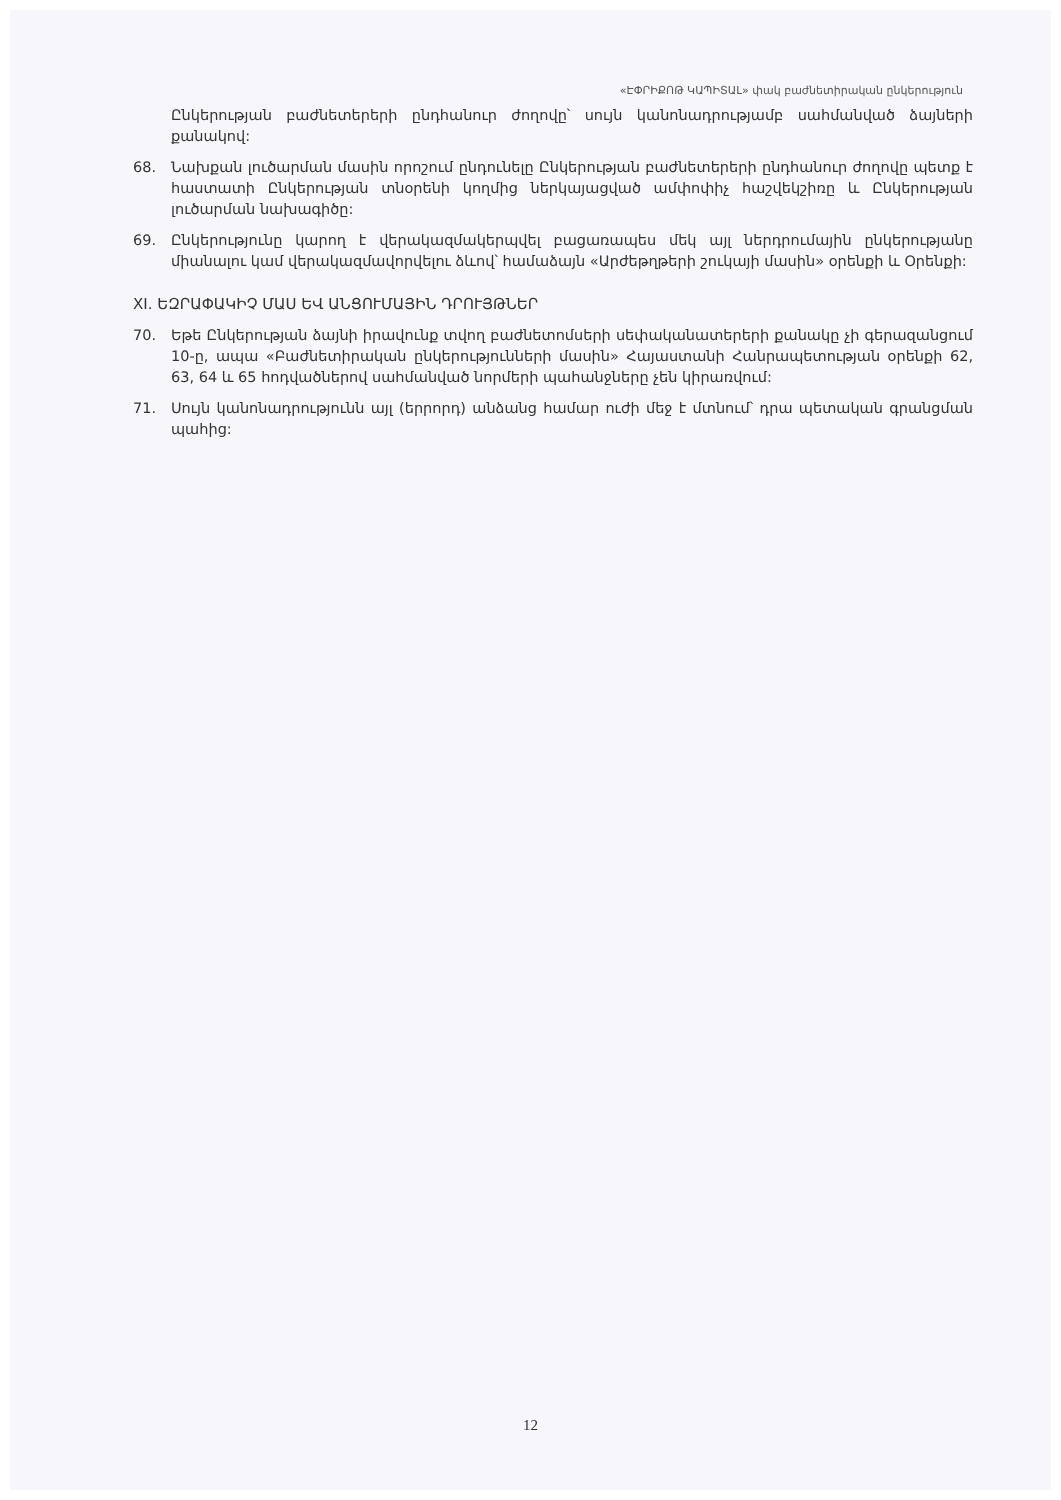«ԷՓՐԻՔՈԹ ԿԱՊԻՏԱԼ» փակ բաժնետիրական ընկերություն
Ընկերության բաժնետերերի ընդհանուր ժողովը՝ սույն կանոնադրությամբ սահմանված ձայների քանակով:
68. Նախքան լուծարման մասին որոշում ընդունելը Ընկերության բաժնետերերի ընդհանուր ժողովը պետք է հաստատի Ընկերության տնօրենի կողմից ներկայացված ամփոփիչ հաշվեկշիռը և Ընկերության լուծարման նախագիծը:
69. Ընկերությունը կարող է վերակազմակերպվել բացառապես մեկ այլ ներդրումային ընկերությանը միանալու կամ վերակազմավորվելու ձևով՝ համաձայն «Արժեթղթերի շուկայի մասին» օրենքի և Օրենքի:
XI. ԵԶՐԱՓԱԿԻՉ ՄԱՍ ԵՎ ԱՆՑՈՒՄԱՅԻՆ ԴՐՈՒՅԹՆԵՐ
70. Եթե Ընկերության ձայնի իրավունք տվող բաժնետոմսերի սեփականատերերի քանակը չի գերազանցում 10-ը, ապա «Բաժնետիրական ընկերությունների մասին» Հայաստանի Հանրապետության օրենքի 62, 63, 64 և 65 հոդվածներով սահմանված նորմերի պահանջները չեն կիրառվում:
71. Սույն կանոնադրությունն այլ (երրորդ) անձանց համար ուժի մեջ է մտնում՝ դրա պետական գրանցման պահից:
12